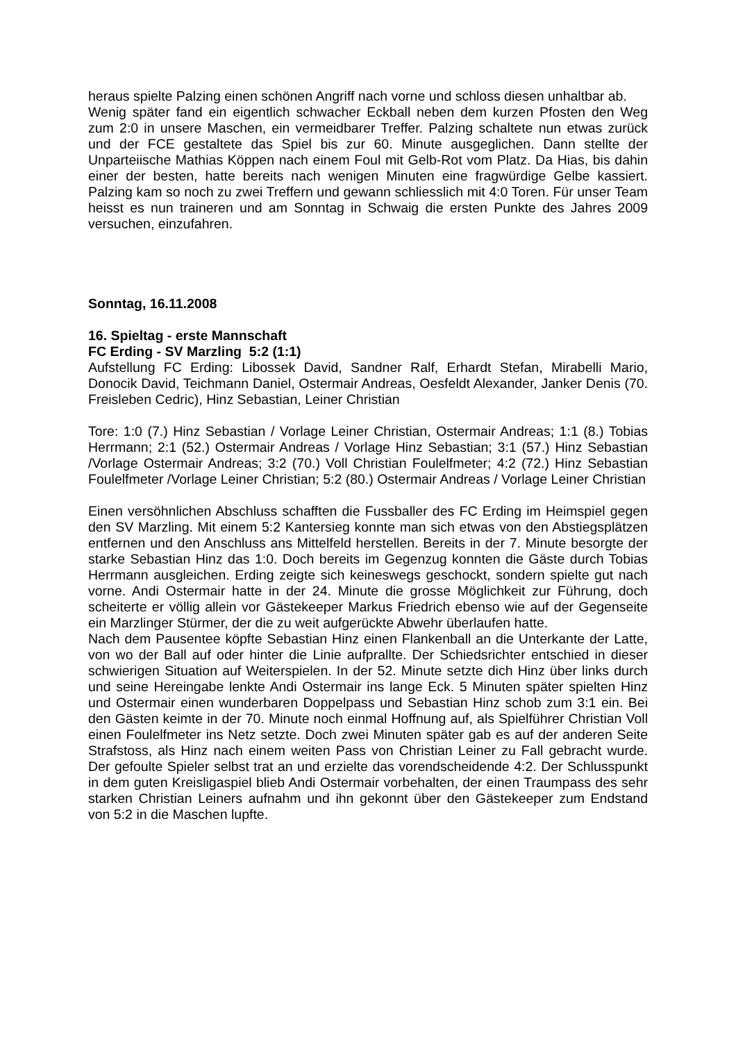heraus spielte Palzing einen schönen Angriff nach vorne und schloss diesen unhaltbar ab.
Wenig später fand ein eigentlich schwacher Eckball neben dem kurzen Pfosten den Weg zum 2:0 in unsere Maschen, ein vermeidbarer Treffer. Palzing schaltete nun etwas zurück und der FCE gestaltete das Spiel bis zur 60. Minute ausgeglichen. Dann stellte der Unparteiische Mathias Köppen nach einem Foul mit Gelb-Rot vom Platz. Da Hias, bis dahin einer der besten, hatte bereits nach wenigen Minuten eine fragwürdige Gelbe kassiert. Palzing kam so noch zu zwei Treffern und gewann schliesslich mit 4:0 Toren. Für unser Team heisst es nun traineren und am Sonntag in Schwaig die ersten Punkte des Jahres 2009 versuchen, einzufahren.
Sonntag, 16.11.2008
16. Spieltag - erste Mannschaft
FC Erding - SV Marzling 5:2 (1:1)
Aufstellung FC Erding: Libossek David, Sandner Ralf, Erhardt Stefan, Mirabelli Mario, Donocik David, Teichmann Daniel, Ostermair Andreas, Oesfeldt Alexander, Janker Denis (70. Freisleben Cedric), Hinz Sebastian, Leiner Christian
Tore: 1:0 (7.) Hinz Sebastian / Vorlage Leiner Christian, Ostermair Andreas; 1:1 (8.) Tobias Herrmann; 2:1 (52.) Ostermair Andreas / Vorlage Hinz Sebastian; 3:1 (57.) Hinz Sebastian /Vorlage Ostermair Andreas; 3:2 (70.) Voll Christian Foulelfmeter; 4:2 (72.) Hinz Sebastian Foulelfmeter /Vorlage Leiner Christian; 5:2 (80.) Ostermair Andreas / Vorlage Leiner Christian
Einen versöhnlichen Abschluss schafften die Fussballer des FC Erding im Heimspiel gegen den SV Marzling. Mit einem 5:2 Kantersieg konnte man sich etwas von den Abstiegsplätzen entfernen und den Anschluss ans Mittelfeld herstellen. Bereits in der 7. Minute besorgte der starke Sebastian Hinz das 1:0. Doch bereits im Gegenzug konnten die Gäste durch Tobias Herrmann ausgleichen. Erding zeigte sich keineswegs geschockt, sondern spielte gut nach vorne. Andi Ostermair hatte in der 24. Minute die grosse Möglichkeit zur Führung, doch scheiterte er völlig allein vor Gästekeeper Markus Friedrich ebenso wie auf der Gegenseite ein Marzlinger Stürmer, der die zu weit aufgerückte Abwehr überlaufen hatte.
Nach dem Pausentee köpfte Sebastian Hinz einen Flankenball an die Unterkante der Latte, von wo der Ball auf oder hinter die Linie aufprallte. Der Schiedsrichter entschied in dieser schwierigen Situation auf Weiterspielen. In der 52. Minute setzte dich Hinz über links durch und seine Hereingabe lenkte Andi Ostermair ins lange Eck. 5 Minuten später spielten Hinz und Ostermair einen wunderbaren Doppelpass und Sebastian Hinz schob zum 3:1 ein. Bei den Gästen keimte in der 70. Minute noch einmal Hoffnung auf, als Spielführer Christian Voll einen Foulelfmeter ins Netz setzte. Doch zwei Minuten später gab es auf der anderen Seite Strafstoss, als Hinz nach einem weiten Pass von Christian Leiner zu Fall gebracht wurde. Der gefoulte Spieler selbst trat an und erzielte das vorendscheidende 4:2. Der Schlusspunkt in dem guten Kreisligaspiel blieb Andi Ostermair vorbehalten, der einen Traumpass des sehr starken Christian Leiners aufnahm und ihn gekonnt über den Gästekeeper zum Endstand von 5:2 in die Maschen lupfte.